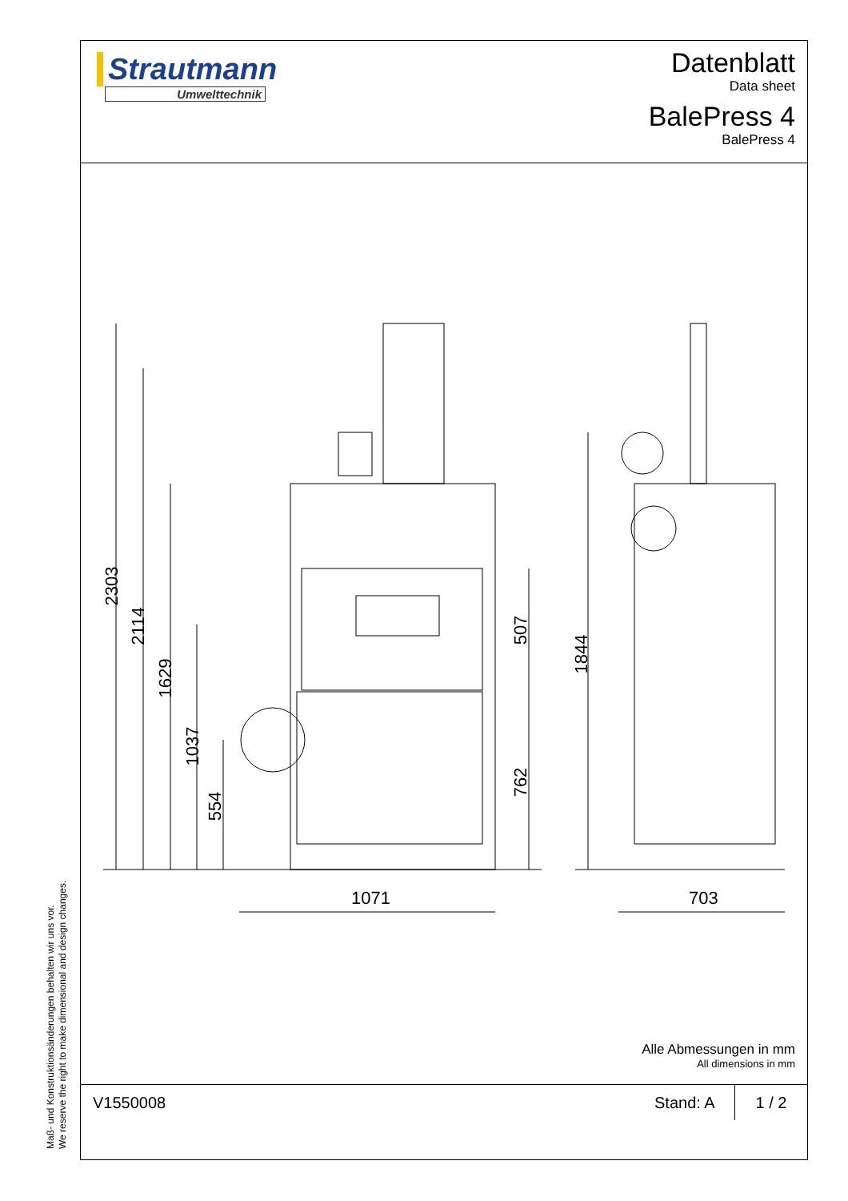Maß- und Konstruktionsänderungen behalten wir uns vor.
We reserve the right to make dimensional and design changes.
Strautmann
Umwelttechnik
Datenblatt
Data sheet
BalePress 4
BalePress 4
2303
2114
1629
1037
554
507
762
1844
1071 703
Alle Abmessungen in mm
All dimensions in mm
V1550008 Stand: A
1 / 2